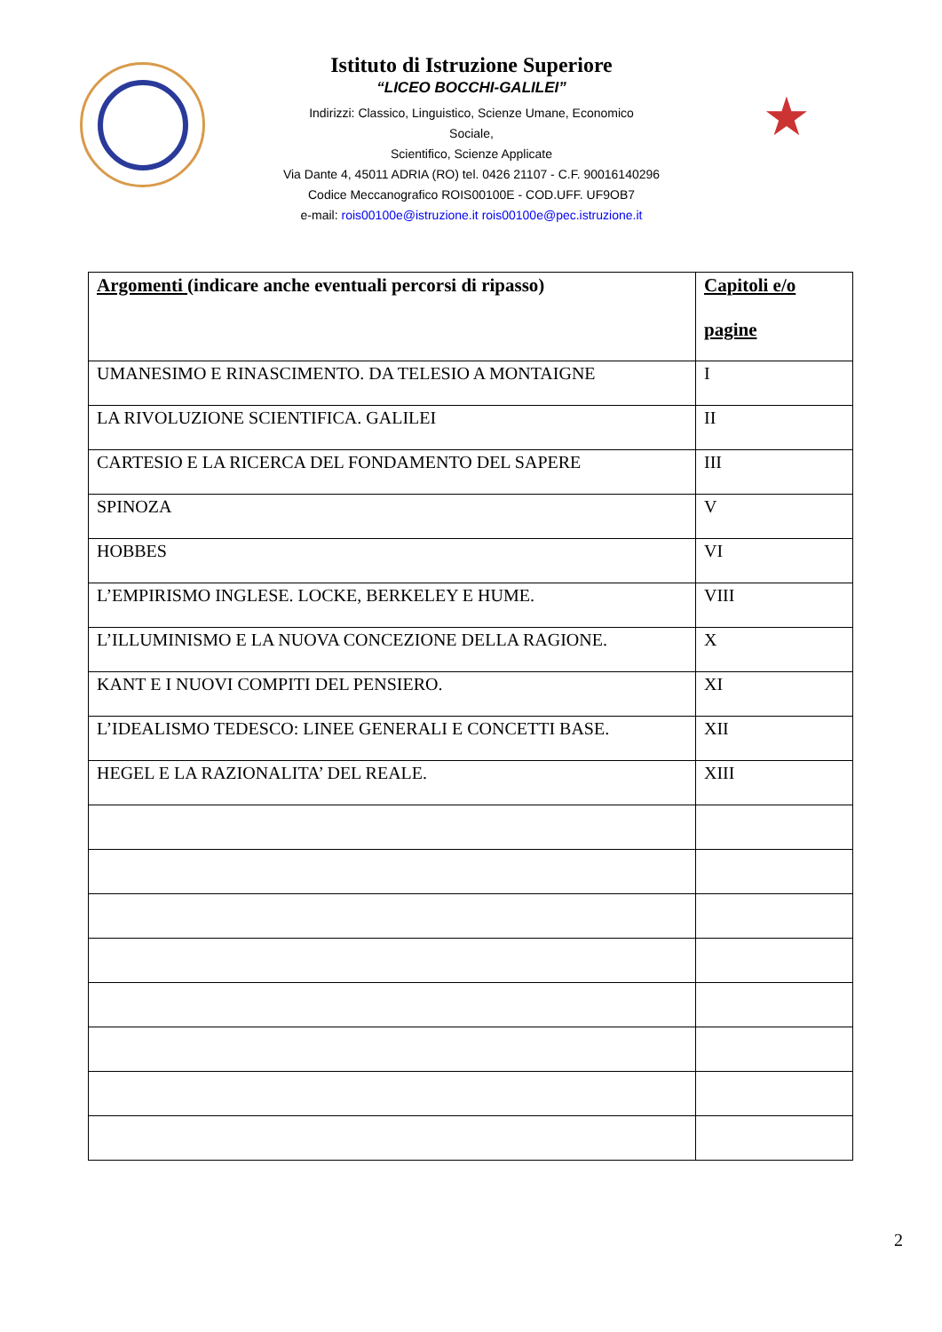Istituto di Istruzione Superiore
“LICEO BOCCHI-GALILEI”
Indirizzi: Classico, Linguistico, Scienze Umane, Economico
Sociale,
Scientifico, Scienze Applicate
Via Dante 4, 45011 ADRIA (RO) tel. 0426 21107 - C.F. 90016140296
Codice Meccanografico ROIS00100E - COD.UFF. UF9OB7
e-mail: rois00100e@istruzione.it rois00100e@pec.istruzione.it
★
| Argomenti (indicare anche eventuali percorsi di ripasso) | Capitoli e/o pagine |
| --- | --- |
| UMANESIMO E RINASCIMENTO. DA TELESIO A MONTAIGNE | I |
| LA RIVOLUZIONE SCIENTIFICA. GALILEI | II |
| CARTESIO E LA RICERCA DEL FONDAMENTO DEL SAPERE | III |
| SPINOZA | V |
| HOBBES | VI |
| L’EMPIRISMO INGLESE. LOCKE, BERKELEY E HUME. | VIII |
| L’ILLUMINISMO E LA NUOVA CONCEZIONE DELLA RAGIONE. | X |
| KANT E I NUOVI COMPITI DEL PENSIERO. | XI |
| L’IDEALISMO TEDESCO: LINEE GENERALI E CONCETTI BASE. | XII |
| HEGEL E LA RAZIONALITA’ DEL REALE. | XIII |
2